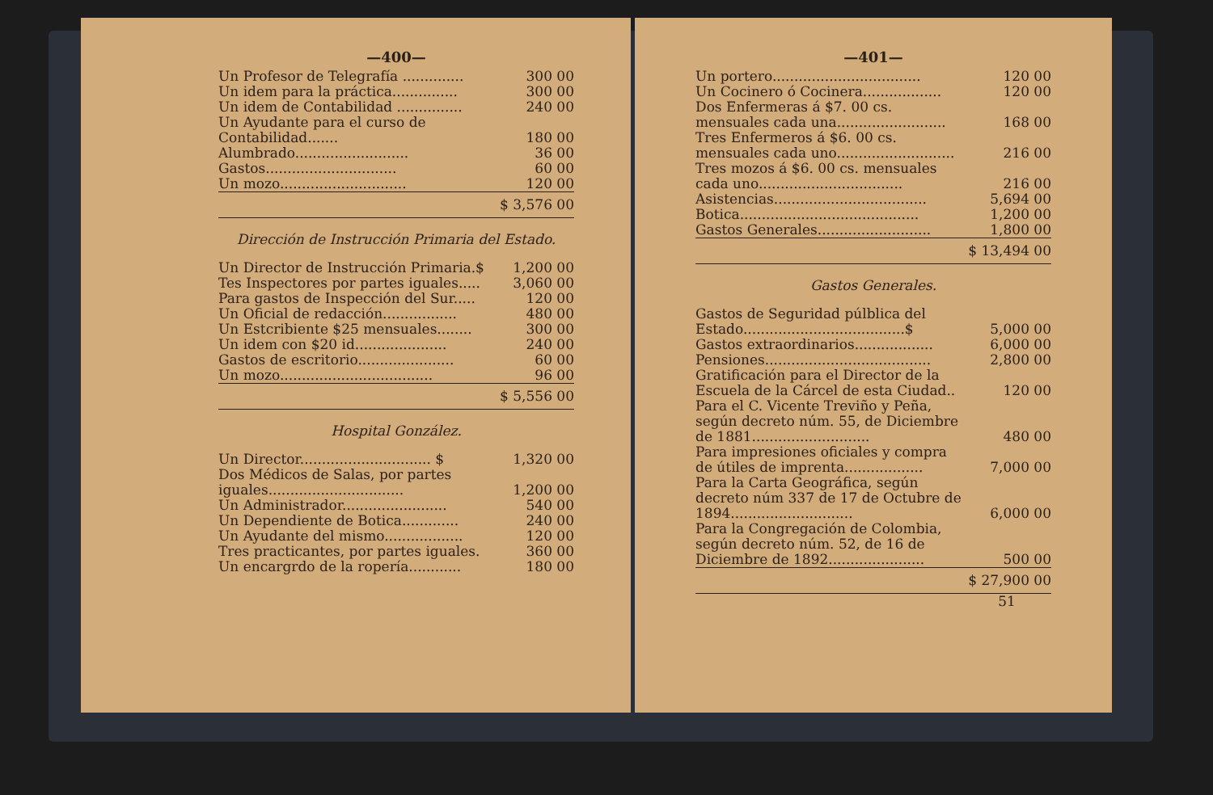—400—
| Un Profesor de Telegrafía .............. | 300 00 |
| Un idem para la práctica............... | 300 00 |
| Un idem de Contabilidad ............... | 240 00 |
| Un Ayudante para el curso de Contabilidad....... | 180 00 |
| Alumbrado.......................... | 36 00 |
| Gastos.............................. | 60 00 |
| Un mozo............................. | 120 00 |
| | $ 3,576 00 |
Dirección de Instrucción Primaria del Estado.
| Un Director de Instrucción Primaria.$ | 1,200 00 |
| Tes Inspectores por partes iguales..... | 3,060 00 |
| Para gastos de Inspección del Sur..... | 120 00 |
| Un Oficial de redacción................. | 480 00 |
| Un Estcribiente $25 mensuales........ | 300 00 |
| Un idem con $20 id..................... | 240 00 |
| Gastos de escritorio...................... | 60 00 |
| Un mozo................................... | 96 00 |
| | $ 5,556 00 |
Hospital González.
| Un Director.............................. $ | 1,320 00 |
| Dos Médicos de Salas, por partes iguales............................... | 1,200 00 |
| Un Administrador........................ | 540 00 |
| Un Dependiente de Botica............. | 240 00 |
| Un Ayudante del mismo.................. | 120 00 |
| Tres practicantes, por partes iguales. | 360 00 |
| Un encargrdo de la ropería............ | 180 00 |
—401—
| Un portero.................................. | 120 00 |
| Un Cocinero ó Cocinera.................. | 120 00 |
| Dos Enfermeras á $7. 00 cs. mensuales cada una......................... | 168 00 |
| Tres Enfermeros á $6. 00 cs. mensuales cada uno........................... | 216 00 |
| Tres mozos á $6. 00 cs. mensuales cada uno................................. | 216 00 |
| Asistencias................................... | 5,694 00 |
| Botica......................................... | 1,200 00 |
| Gastos Generales.......................... | 1,800 00 |
| | $ 13,494 00 |
Gastos Generales.
| Gastos de Seguridad púlblica del Estado.....................................$ | 5,000 00 |
| Gastos extraordinarios.................. | 6,000 00 |
| Pensiones...................................... | 2,800 00 |
| Gratificación para el Director de la Escuela de la Cárcel de esta Ciudad.. | 120 00 |
| Para el C. Vicente Treviño y Peña, según decreto núm. 55, de Diciembre de 1881........................... | 480 00 |
| Para impresiones oficiales y compra de útiles de imprenta.................. | 7,000 00 |
| Para la Carta Geográfica, según decreto núm 337 de 17 de Octubre de 1894............................ | 6,000 00 |
| Para la Congregación de Colombia, según decreto núm. 52, de 16 de Diciembre de 1892...................... | 500 00 |
| | $ 27,900 00 |
| | 51 |